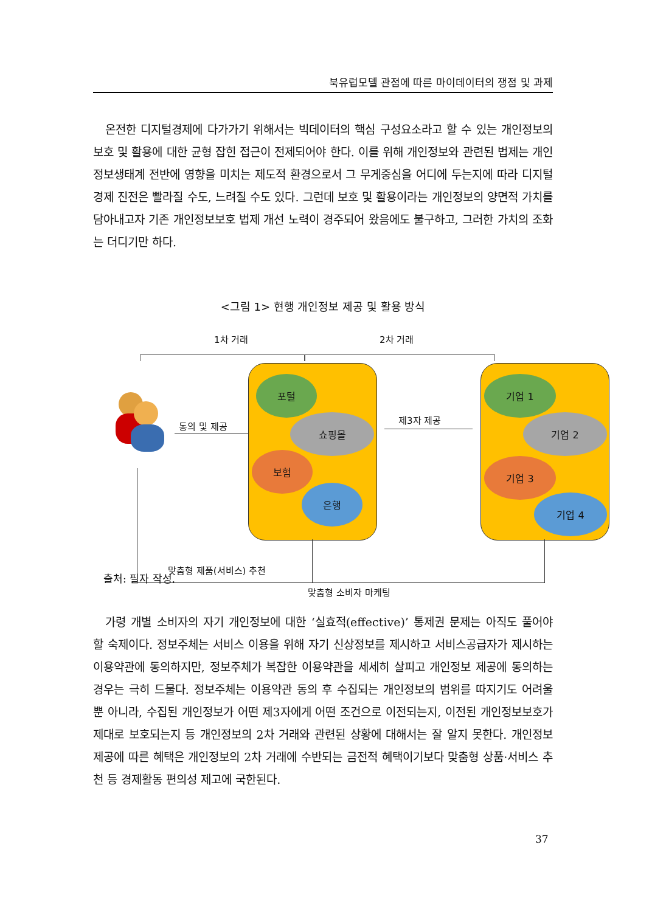북유럽모델 관점에 따른 마이데이터의 쟁점 및 과제
온전한 디지털경제에 다가가기 위해서는 빅데이터의 핵심 구성요소라고 할 수 있는 개인정보의 보호 및 활용에 대한 균형 잡힌 접근이 전제되어야 한다. 이를 위해 개인정보와 관련된 법제는 개인정보생태계 전반에 영향을 미치는 제도적 환경으로서 그 무게중심을 어디에 두는지에 따라 디지털경제 진전은 빨라질 수도, 느려질 수도 있다. 그런데 보호 및 활용이라는 개인정보의 양면적 가치를 담아내고자 기존 개인정보보호 법제 개선 노력이 경주되어 왔음에도 불구하고, 그러한 가치의 조화는 더디기만 하다.
<그림 1> 현행 개인정보 제공 및 활용 방식
1차 거래 2차 거래
동의 및 제공
포털
쇼핑몰
보험
은행
제3자 제공
기업 1
기업 2
기업 3
기업 4
맞춤형 제품(서비스) 추천
맞춤형 소비자 마케팅
출처: 필자 작성.
가령 개별 소비자의 자기 개인정보에 대한 ‘실효적(effective)’ 통제권 문제는 아직도 풀어야 할 숙제이다. 정보주체는 서비스 이용을 위해 자기 신상정보를 제시하고 서비스공급자가 제시하는 이용약관에 동의하지만, 정보주체가 복잡한 이용약관을 세세히 살피고 개인정보 제공에 동의하는 경우는 극히 드물다. 정보주체는 이용약관 동의 후 수집되는 개인정보의 범위를 따지기도 어려울 뿐 아니라, 수집된 개인정보가 어떤 제3자에게 어떤 조건으로 이전되는지, 이전된 개인정보보호가 제대로 보호되는지 등 개인정보의 2차 거래와 관련된 상황에 대해서는 잘 알지 못한다. 개인정보 제공에 따른 혜택은 개인정보의 2차 거래에 수반되는 금전적 혜택이기보다 맞춤형 상품·서비스 추천 등 경제활동 편의성 제고에 국한된다.
37